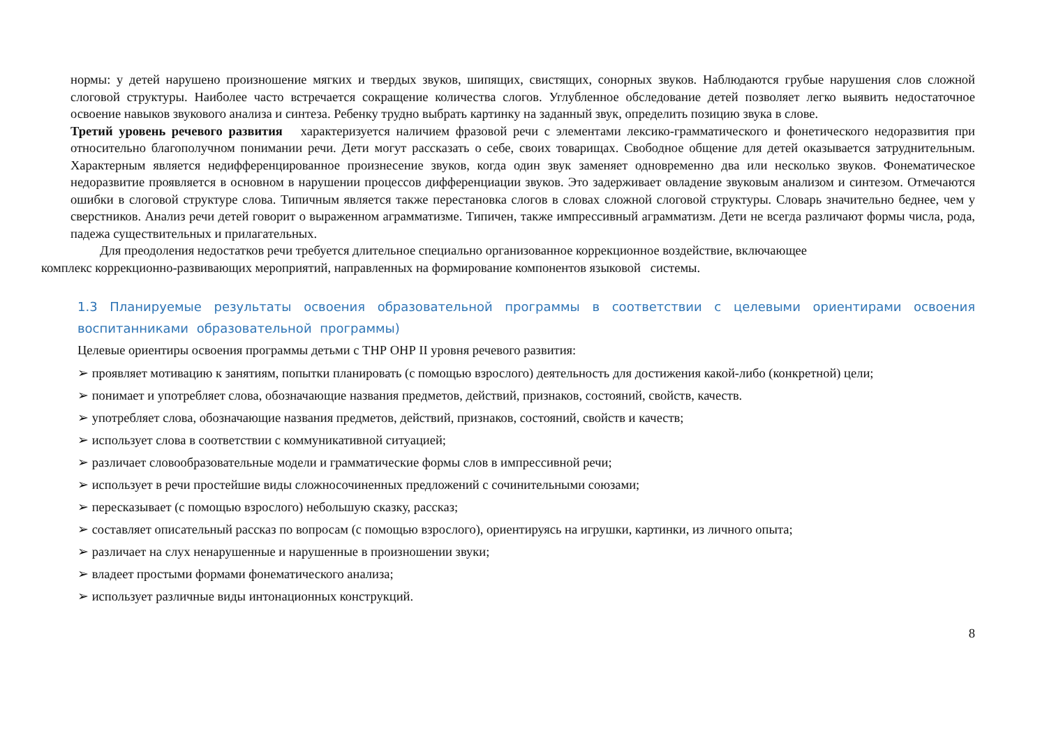нормы: у детей нарушено произношение мягких и твердых звуков, шипящих, свистящих, сонорных звуков. Наблюдаются грубые нарушения слов сложной слоговой структуры. Наиболее часто встречается сокращение количества слогов. Углубленное обследование детей позволяет легко выявить недостаточное освоение навыков звукового анализа и синтеза. Ребенку трудно выбрать картинку на заданный звук, определить позицию звука в слове.
Третий уровень речевого развития характеризуется наличием фразовой речи с элементами лексико-грамматического и фонетического недоразвития при относительно благополучном понимании речи. Дети могут рассказать о себе, своих товарищах. Свободное общение для детей оказывается затруднительным. Характерным является недифференцированное произнесение звуков, когда один звук заменяет одновременно два или несколько звуков. Фонематическое недоразвитие проявляется в основном в нарушении процессов дифференциации звуков. Это задерживает овладение звуковым анализом и синтезом. Отмечаются ошибки в слоговой структуре слова. Типичным является также перестановка слогов в словах сложной слоговой структуры. Словарь значительно беднее, чем у сверстников. Анализ речи детей говорит о выраженном аграмматизме. Типичен, также импрессивный аграмматизм. Дети не всегда различают формы числа, рода, падежа существительных и прилагательных.
Для преодоления недостатков речи требуется длительное специально организованное коррекционное воздействие, включающее
комплекс коррекционно-развивающих мероприятий, направленных на формирование компонентов языковой системы.
1.3 Планируемые результаты освоения образовательной программы в соответствии с целевыми ориентирами освоения воспитанниками образовательной программы)
Целевые ориентиры освоения программы детьми с ТНР ОНР II уровня речевого развития:
➢ проявляет мотивацию к занятиям, попытки планировать (с помощью взрослого) деятельность для достижения какой-либо (конкретной) цели;
➢ понимает и употребляет слова, обозначающие названия предметов, действий, признаков, состояний, свойств, качеств.
➢ употребляет слова, обозначающие названия предметов, действий, признаков, состояний, свойств и качеств;
➢ использует слова в соответствии с коммуникативной ситуацией;
➢ различает словообразовательные модели и грамматические формы слов в импрессивной речи;
➢ использует в речи простейшие виды сложносочиненных предложений с сочинительными союзами;
➢ пересказывает (с помощью взрослого) небольшую сказку, рассказ;
➢ составляет описательный рассказ по вопросам (с помощью взрослого), ориентируясь на игрушки, картинки, из личного опыта;
➢ различает на слух ненарушенные и нарушенные в произношении звуки;
➢ владеет простыми формами фонематического анализа;
➢ использует различные виды интонационных конструкций.
8